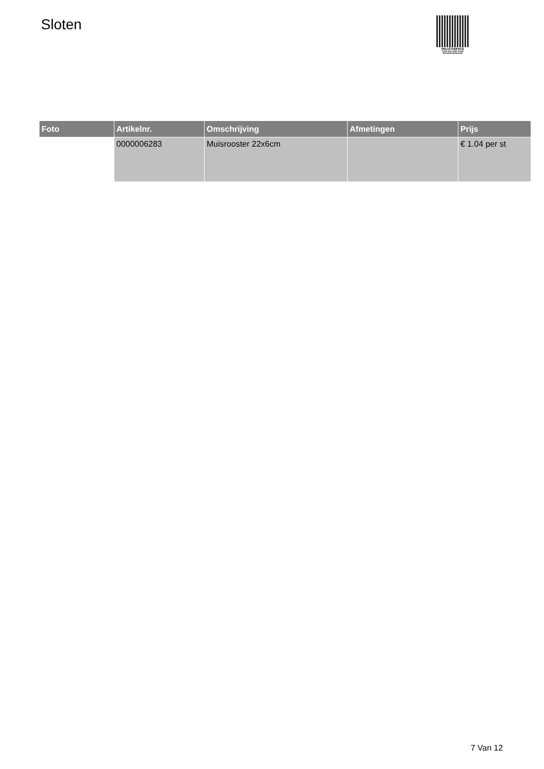Sloten
PALLETSERVICE
SCAN QR-CODE VOOR RETOURFORMULIER
| Foto | Artikelnr. | Omschrijving | Afmetingen | Prijs |
| --- | --- | --- | --- | --- |
| | 0000006283 | Muisrooster 22x6cm | | € 1.04 per st |
7 Van 12